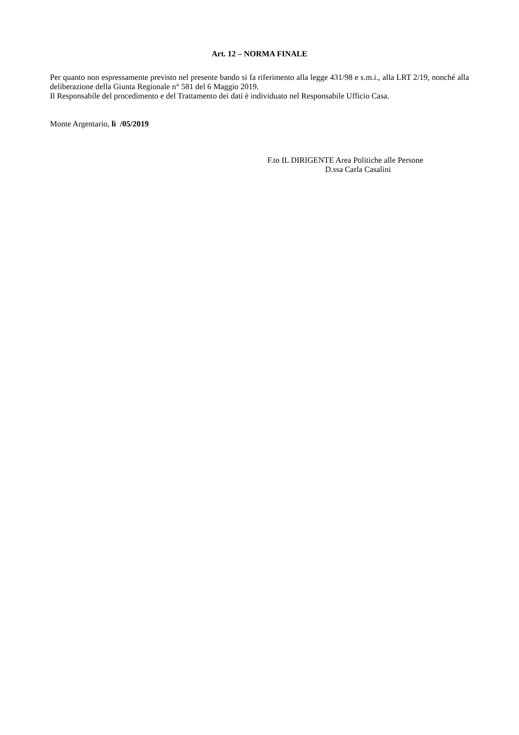Art. 12 – NORMA FINALE
Per quanto non espressamente previsto nel presente bando si fa riferimento alla legge 431/98 e s.m.i., alla LRT 2/19, nonché alla deliberazione della Giunta Regionale n° 581 del 6 Maggio 2019.
Il Responsabile del procedimento e del Trattamento dei dati è individuato nel Responsabile Ufficio Casa.
Monte Argentario, lì /05/2019
F.to IL DIRIGENTE Area Politiche alle Persone
D.ssa Carla Casalini